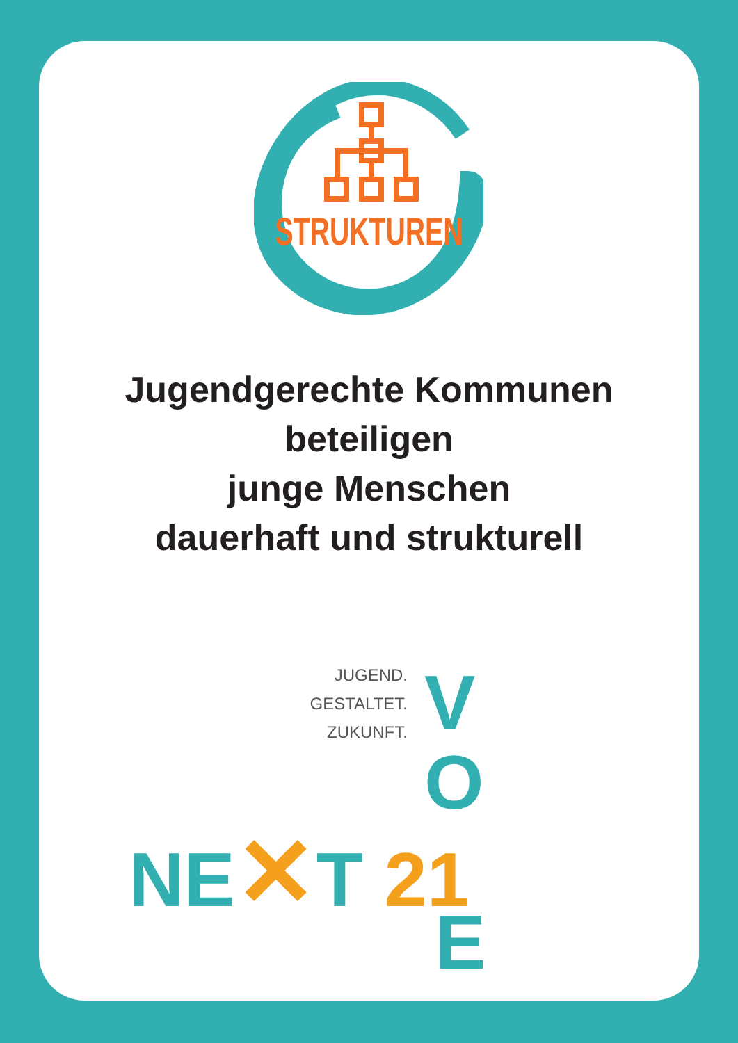STRUKTUREN
Jugendgerechte Kommunen
beteiligen
junge Menschen
dauerhaft und strukturell
JUGEND.
GESTALTET.
ZUKUNFT.
V
O
NE✕T 21
E